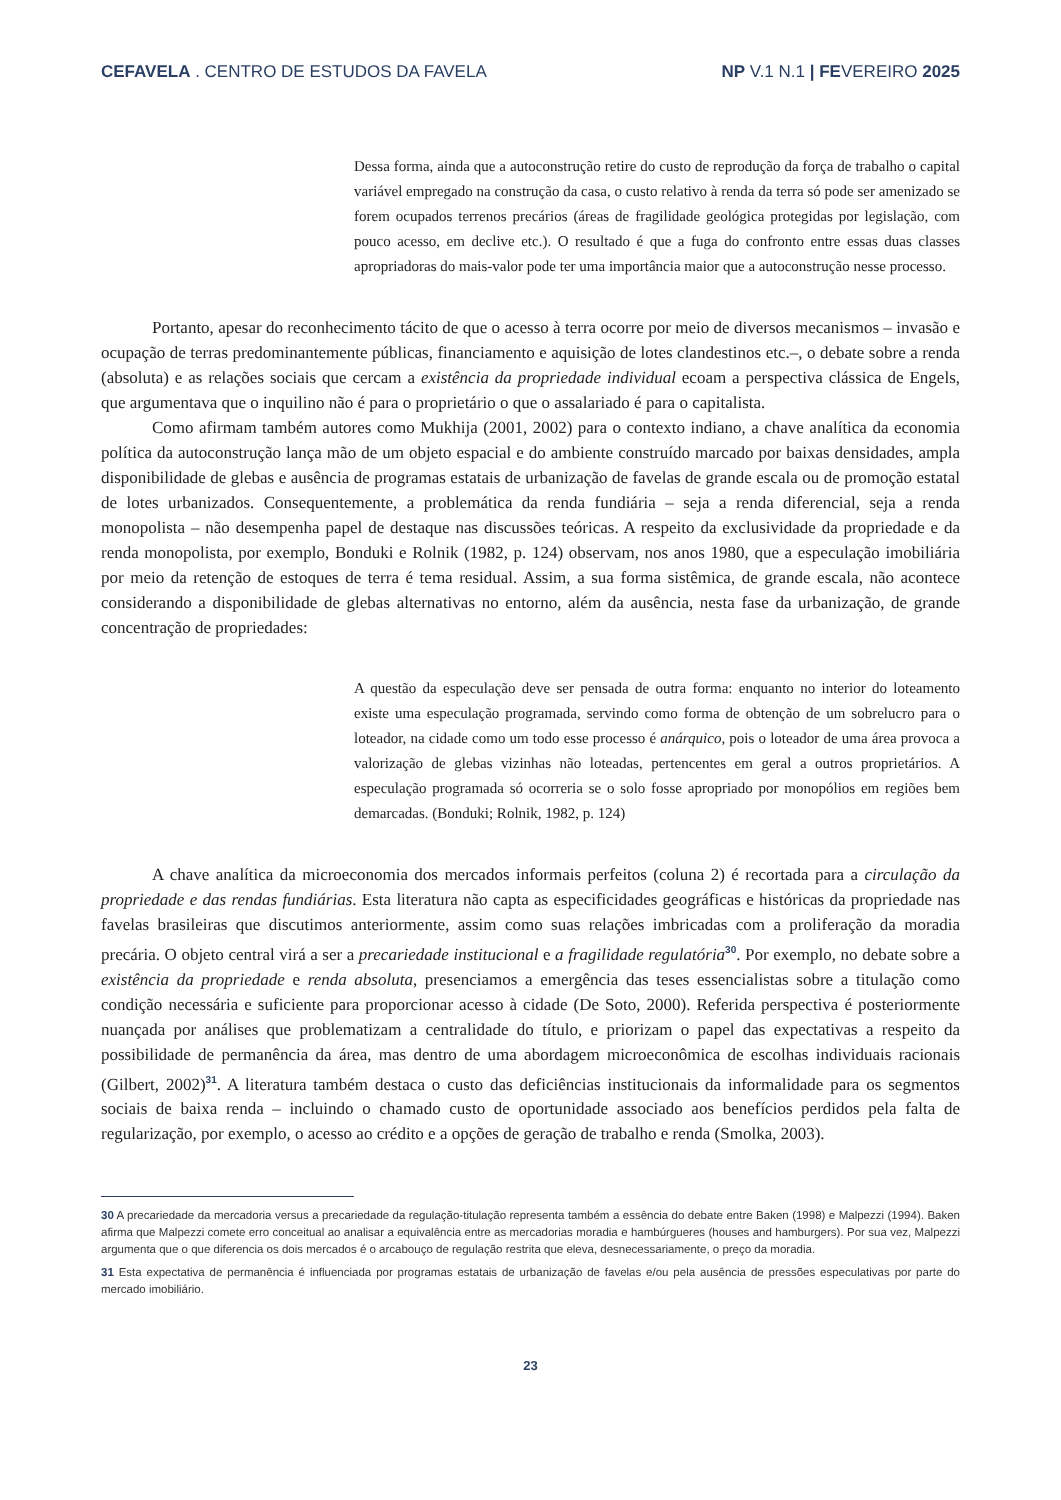CEFAVELA . CENTRO DE ESTUDOS DA FAVELA NP V.1 N.1 | FEVEREIRO 2025
Dessa forma, ainda que a autoconstrução retire do custo de reprodução da força de trabalho o capital variável empregado na construção da casa, o custo relativo à renda da terra só pode ser amenizado se forem ocupados terrenos precários (áreas de fragilidade geológica protegidas por legislação, com pouco acesso, em declive etc.). O resultado é que a fuga do confronto entre essas duas classes apropriadoras do mais-valor pode ter uma importância maior que a autoconstrução nesse processo.
Portanto, apesar do reconhecimento tácito de que o acesso à terra ocorre por meio de diversos mecanismos – invasão e ocupação de terras predominantemente públicas, financiamento e aquisição de lotes clandestinos etc.–, o debate sobre a renda (absoluta) e as relações sociais que cercam a existência da propriedade individual ecoam a perspectiva clássica de Engels, que argumentava que o inquilino não é para o proprietário o que o assalariado é para o capitalista.
Como afirmam também autores como Mukhija (2001, 2002) para o contexto indiano, a chave analítica da economia política da autoconstrução lança mão de um objeto espacial e do ambiente construído marcado por baixas densidades, ampla disponibilidade de glebas e ausência de programas estatais de urbanização de favelas de grande escala ou de promoção estatal de lotes urbanizados. Consequentemente, a problemática da renda fundiária – seja a renda diferencial, seja a renda monopolista – não desempenha papel de destaque nas discussões teóricas. A respeito da exclusividade da propriedade e da renda monopolista, por exemplo, Bonduki e Rolnik (1982, p. 124) observam, nos anos 1980, que a especulação imobiliária por meio da retenção de estoques de terra é tema residual. Assim, a sua forma sistêmica, de grande escala, não acontece considerando a disponibilidade de glebas alternativas no entorno, além da ausência, nesta fase da urbanização, de grande concentração de propriedades:
A questão da especulação deve ser pensada de outra forma: enquanto no interior do loteamento existe uma especulação programada, servindo como forma de obtenção de um sobrelucro para o loteador, na cidade como um todo esse processo é anárquico, pois o loteador de uma área provoca a valorização de glebas vizinhas não loteadas, pertencentes em geral a outros proprietários. A especulação programada só ocorreria se o solo fosse apropriado por monopólios em regiões bem demarcadas. (Bonduki; Rolnik, 1982, p. 124)
A chave analítica da microeconomia dos mercados informais perfeitos (coluna 2) é recortada para a circulação da propriedade e das rendas fundiárias. Esta literatura não capta as especificidades geográficas e históricas da propriedade nas favelas brasileiras que discutimos anteriormente, assim como suas relações imbricadas com a proliferação da moradia precária. O objeto central virá a ser a precariedade institucional e a fragilidade regulatória<sup>30</sup>. Por exemplo, no debate sobre a existência da propriedade e renda absoluta, presenciamos a emergência das teses essencialistas sobre a titulação como condição necessária e suficiente para proporcionar acesso à cidade (De Soto, 2000). Referida perspectiva é posteriormente nuançada por análises que problematizam a centralidade do título, e priorizam o papel das expectativas a respeito da possibilidade de permanência da área, mas dentro de uma abordagem microeconômica de escolhas individuais racionais (Gilbert, 2002)<sup>31</sup>. A literatura também destaca o custo das deficiências institucionais da informalidade para os segmentos sociais de baixa renda – incluindo o chamado custo de oportunidade associado aos benefícios perdidos pela falta de regularização, por exemplo, o acesso ao crédito e a opções de geração de trabalho e renda (Smolka, 2003).
30 A precariedade da mercadoria versus a precariedade da regulação-titulação representa também a essência do debate entre Baken (1998) e Malpezzi (1994). Baken afirma que Malpezzi comete erro conceitual ao analisar a equivalência entre as mercadorias moradia e hambúrgueres (houses and hamburgers). Por sua vez, Malpezzi argumenta que o que diferencia os dois mercados é o arcabouço de regulação restrita que eleva, desnecessariamente, o preço da moradia.
31 Esta expectativa de permanência é influenciada por programas estatais de urbanização de favelas e/ou pela ausência de pressões especulativas por parte do mercado imobiliário.
23